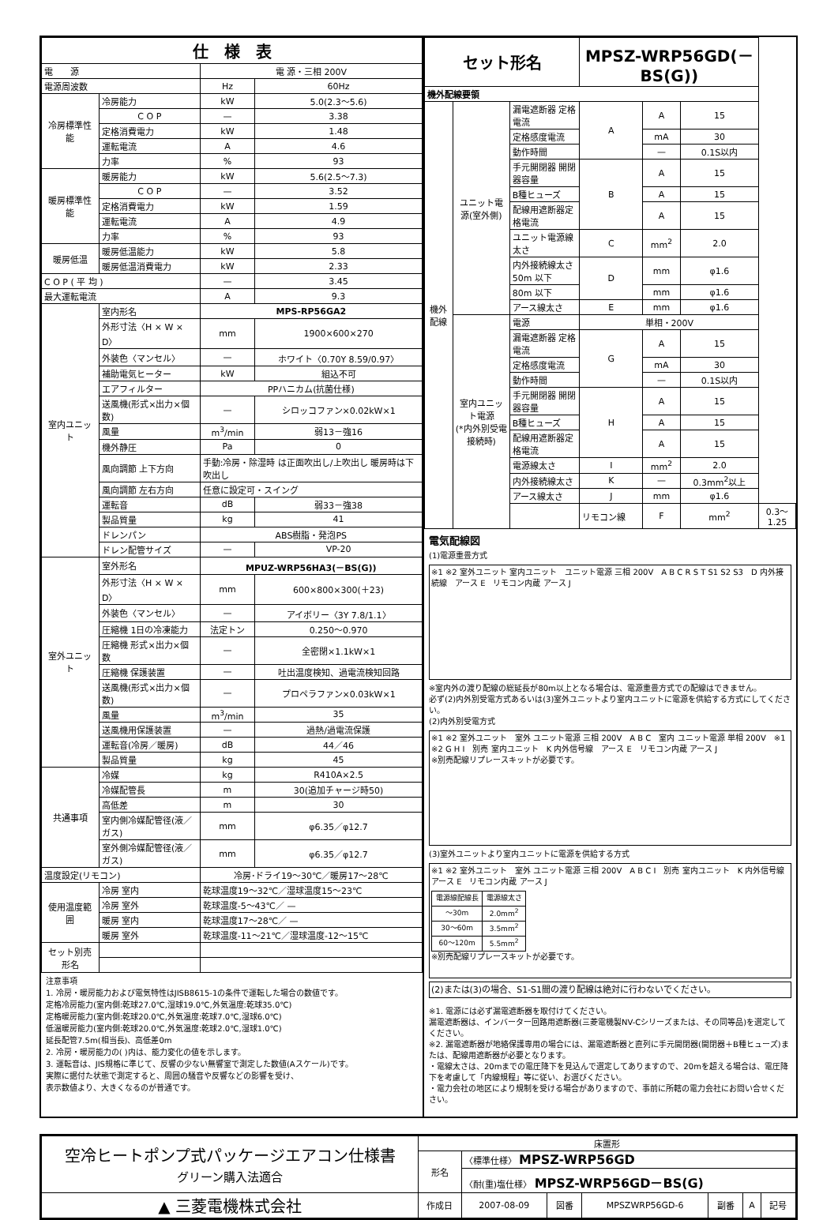| 仕 様 表 | | | |
| --- | --- | --- | --- |
| 電 源 | | 電 源・三相 200V | |
| 電源周波数 | | Hz | 60Hz |
| 冷房標準性能 | 冷房能力 | kW | 5.0(2.3～5.6) |
| | C O P | — | 3.38 |
| | 定格消費電力 | kW | 1.48 |
| | 運転電流 | A | 4.6 |
| | 力率 | % | 93 |
| 暖房標準性能 | 暖房能力 | kW | 5.6(2.5～7.3) |
| | C O P | — | 3.52 |
| | 定格消費電力 | kW | 1.59 |
| | 運転電流 | A | 4.9 |
| | 力率 | % | 93 |
| 暖房低温 | 暖房低温能力 | kW | 5.8 |
| | 暖房低温消費電力 | kW | 2.33 |
| C O P ( 平 均 ) | | — | 3.45 |
| 最大運転電流 | | A | 9.3 |
| 室内ユニット | 室内形名 | MPS-RP56GA2 | |
| | 外形寸法〈H × W × D〉 | mm | 1900×600×270 |
| | 外装色〈マンセル〉 | — | ホワイト〈0.70Y 8.59/0.97〉 |
| | 補助電気ヒーター | kW | 組込不可 |
| | エアフィルター | PPハニカム(抗菌仕様) | |
| | 送風機(形式×出力×個数) | — | シロッコファン×0.02kW×1 |
| | 風量 | m<sup>3</sup>/min | 弱13－強16 |
| | 機外静圧 | Pa | 0 |
| | 風向調節 上下方向 | 手動:冷房・除湿時 は正面吹出し/上吹出し 暖房時は下吹出し | |
| | 風向調節 左右方向 | 任意に設定可・スイング | |
| | 運転音 | dB | 弱33－強38 |
| | 製品質量 | kg | 41 |
| | ドレンパン | ABS樹脂・発泡PS | |
| | ドレン配管サイズ | — | VP-20 |
| 室外ユニット | 室外形名 | MPUZ-WRP56HA3(－BS(G)) | |
| | 外形寸法〈H × W × D〉 | mm | 600×800×300(＋23) |
| | 外装色〈マンセル〉 | — | アイボリー〈3Y 7.8/1.1〉 |
| | 圧縮機 1日の冷凍能力 | 法定トン | 0.250～0.970 |
| | 圧縮機 形式×出力×個数 | — | 全密閉×1.1kW×1 |
| | 圧縮機 保護装置 | — | 吐出温度検知、過電流検知回路 |
| | 送風機(形式×出力×個数) | — | プロペラファン×0.03kW×1 |
| | 風量 | m<sup>3</sup>/min | 35 |
| | 送風機用保護装置 | — | 過熱/過電流保護 |
| | 運転音(冷房／暖房) | dB | 44／46 |
| | 製品質量 | kg | 45 |
| 共通事項 | 冷媒 | kg | R410A×2.5 |
| | 冷媒配管長 | m | 30(追加チャージ時50) |
| | 高低差 | m | 30 |
| | 室内側冷媒配管径(液／ガス) | mm | φ6.35／φ12.7 |
| | 室外側冷媒配管径(液／ガス) | mm | φ6.35／φ12.7 |
| 温度設定(リモコン) | | 冷房･ドライ19～30℃／暖房17～28℃ | |
| 使用温度範囲 | 冷房 室内 | 乾球温度19～32℃／湿球温度15～23℃ | |
| | 冷房 室外 | 乾球温度-5～43℃／ — | |
| | 暖房 室内 | 乾球温度17～28℃／ — | |
| | 暖房 室外 | 乾球温度-11～21℃／湿球温度-12～15℃ | |
| セット別売形名 | | | |
注意事項
1. 冷房・暖房能力および電気特性はJISB8615-1の条件で運転した場合の数値です。
定格冷房能力(室内側:乾球27.0℃,湿球19.0℃,外気温度:乾球35.0℃)
定格暖房能力(室内側:乾球20.0℃,外気温度:乾球7.0℃,湿球6.0℃)
低温暖房能力(室内側:乾球20.0℃,外気温度:乾球2.0℃,湿球1.0℃)
延長配管7.5m(相当長)、高低差0m
2. 冷房・暖房能力の( )内は、能力変化の値を示します。
3. 運転音は、JIS規格に準じて、反響の少ない無響室で測定した数値(Aスケール)です。
実際に据付た状態で測定すると、周囲の騒音や反響などの影響を受け、
表示数値より、大きくなるのが普通です。
| セット形名 | | | MPSZ-WRP56GD(－BS(G)) | | | |
| --- | --- | --- | --- | --- | --- | --- |
| 機外配線要領 | | | | | | |
| 機外配線 | ユニット電源(室外側) | 漏電遮断器 定格電流 | A | A | 15 | |
| | | 定格感度電流 | | mA | 30 | |
| | | 動作時間 | | — | 0.1S以内 | |
| | | 手元開閉器 開閉器容量 | B | A | 15 | |
| | | B種ヒューズ | | A | 15 | |
| | | 配線用遮断器定格電流 | | A | 15 | |
| | | ユニット電源線太さ | C | mm<sup>2</sup> | 2.0 | |
| | | 内外接続線太さ 50m 以下 | D | mm | φ1.6 | |
| | | 80m 以下 | | mm | φ1.6 | |
| | | アース線太さ | E | mm | φ1.6 | |
| | 室内ユニット電源 (*内外別受電接続時) | 電源 | 単相・200V | | | |
| | | 漏電遮断器 定格電流 | G | A | 15 | |
| | | 定格感度電流 | | mA | 30 | |
| | | 動作時間 | | — | 0.1S以内 | |
| | | 手元開閉器 開閉器容量 | H | A | 15 | |
| | | B種ヒューズ | | A | 15 | |
| | | 配線用遮断器定格電流 | | A | 15 | |
| | | 電源線太さ | I | mm<sup>2</sup> | 2.0 | |
| | | 内外接続線太さ | K | — | 0.3mm<sup>2</sup>以上 | |
| | | アース線太さ | J | mm | φ1.6 | |
| | | | リモコン線 | F | mm<sup>2</sup> | 0.3～1.25 |
電気配線図
(1)電源重畳方式
※1 ※2 室外ユニット 室内ユニット　ユニット電源 三相 200V　A B C R S T S1 S2 S3　D 内外接続線　アース E　リモコン内蔵 アース J
※室内外の渡り配線の総延長が80m以上となる場合は、電源重畳方式での配線はできません。
必ず(2)内外別受電方式あるいは(3)室外ユニットより室内ユニットに電源を供給する方式にしてください。
(2)内外別受電方式
※1 ※2 室外ユニット　室外 ユニット電源 三相 200V　A B C　室内 ユニット電源 単相 200V　※1 ※2 G H I　別売 室内ユニット　K 内外信号線　アース E　リモコン内蔵 アース J
※別売配線リプレースキットが必要です。
(3)室外ユニットより室内ユニットに電源を供給する方式
※1 ※2 室外ユニット　室外 ユニット電源 三相 200V　A B C I　別売 室内ユニット　K 内外信号線　アース E　リモコン内蔵 アース J
| 電源線配線長 | 電源線太さ |
| ～30m | 2.0mm<sup>2</sup> |
| 30～60m | 3.5mm<sup>2</sup> |
| 60～120m | 5.5mm<sup>2</sup> |
※別売配線リプレースキットが必要です。
(2)または(3)の場合、S1-S1間の渡り配線は絶対に行わないでください。
※1. 電源には必ず漏電遮断器を取付けてください。
漏電遮断器は、インバーター回路用遮断器(三菱電機製NV-Cシリーズまたは、その同等品)を選定してください。
※2. 漏電遮断器が地絡保護専用の場合には、漏電遮断器と直列に手元開閉器(開閉器＋B種ヒューズ)または、配線用遮断器が必要となります。
・電線太さは、20mまでの電圧降下を見込んで選定してありますので、20mを超える場合は、電圧降下を考慮して「内線規程」等に従い、お選びください。
・電力会社の地区により規制を受ける場合がありますので、事前に所轄の電力会社にお問い合せください。
| 空冷ヒートポンプ式パッケージエアコン仕様書 グリーン購入法適合 | 床置形 | | | | | | |
| | 形名 | 〈標準仕様〉 MPSZ-WRP56GD | | | | | |
| | | 〈耐(重)塩仕様〉 MPSZ-WRP56GD－BS(G) | | | | | |
| ▲ 三菱電機株式会社 | 作成日 | 2007-08-09 | 図番 | MPSZWRP56GD-6 | 副番 | A | 記号 |